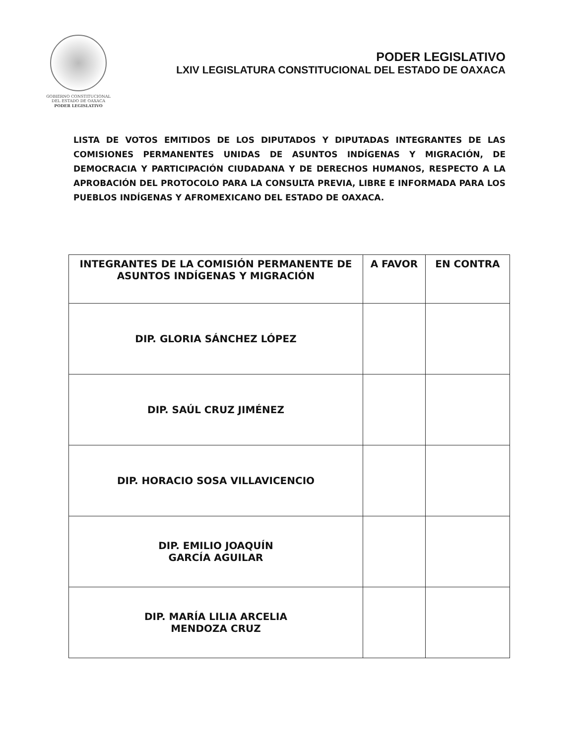GOBIERNO CONSTITUCIONAL
DEL ESTADO DE OAXACA
PODER LEGISLATIVO
PODER LEGISLATIVO
LXIV LEGISLATURA CONSTITUCIONAL DEL ESTADO DE OAXACA
LISTA DE VOTOS EMITIDOS DE LOS DIPUTADOS Y DIPUTADAS INTEGRANTES DE LAS COMISIONES PERMANENTES UNIDAS DE ASUNTOS INDÍGENAS Y MIGRACIÓN, DE DEMOCRACIA Y PARTICIPACIÓN CIUDADANA Y DE DERECHOS HUMANOS, RESPECTO A LA APROBACIÓN DEL PROTOCOLO PARA LA CONSULTA PREVIA, LIBRE E INFORMADA PARA LOS PUEBLOS INDÍGENAS Y AFROMEXICANO DEL ESTADO DE OAXACA.
| INTEGRANTES DE LA COMISIÓN PERMANENTE DE ASUNTOS INDÍGENAS Y MIGRACIÓN | A FAVOR | EN CONTRA |
| --- | --- | --- |
| DIP. GLORIA SÁNCHEZ LÓPEZ | | |
| DIP. SAÚL CRUZ JIMÉNEZ | | |
| DIP. HORACIO SOSA VILLAVICENCIO | | |
| DIP. EMILIO JOAQUÍN GARCÍA AGUILAR | | |
| DIP. MARÍA LILIA ARCELIA MENDOZA CRUZ | | |